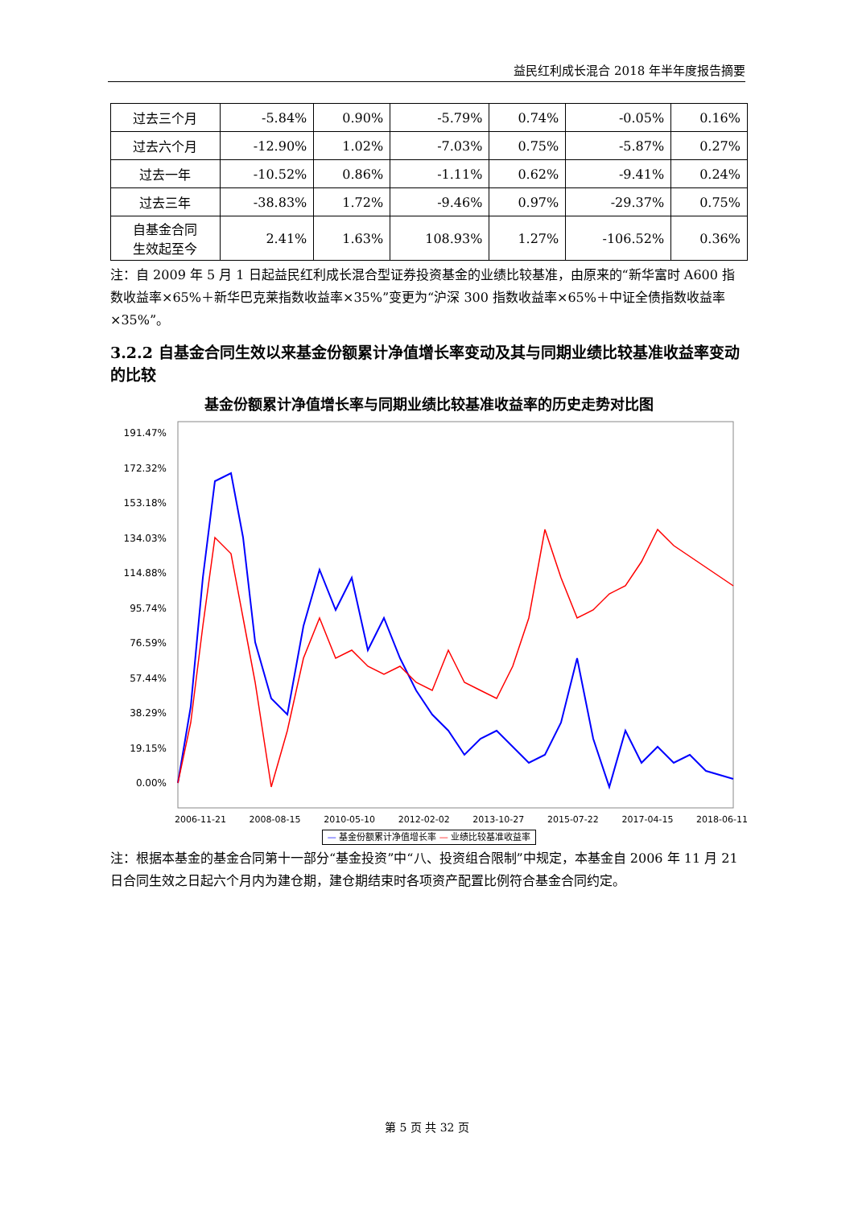益民红利成长混合 2018 年半年度报告摘要
| 过去三个月 | -5.84% | 0.90% | -5.79% | 0.74% | -0.05% | 0.16% |
| 过去六个月 | -12.90% | 1.02% | -7.03% | 0.75% | -5.87% | 0.27% |
| 过去一年 | -10.52% | 0.86% | -1.11% | 0.62% | -9.41% | 0.24% |
| 过去三年 | -38.83% | 1.72% | -9.46% | 0.97% | -29.37% | 0.75% |
| 自基金合同 生效起至今 | 2.41% | 1.63% | 108.93% | 1.27% | -106.52% | 0.36% |
注：自 2009 年 5 月 1 日起益民红利成长混合型证券投资基金的业绩比较基准，由原来的“新华富时 A600 指数收益率×65%＋新华巴克莱指数收益率×35%”变更为“沪深 300 指数收益率×65%＋中证全债指数收益率×35%”。
3.2.2 自基金合同生效以来基金份额累计净值增长率变动及其与同期业绩比较基准收益率变动的比较
基金份额累计净值增长率与同期业绩比较基准收益率的历史走势对比图
191.47%
172.32%
153.18%
134.03%
114.88%
95.74%
76.59%
57.44%
38.29%
19.15%
0.00%
2006-11-21 2008-08-15 2010-05-10 2012-02-02 2013-10-27 2015-07-22 2017-04-15 2018-06-11
— 基金份额累计净值增长率 — 业绩比较基准收益率
注：根据本基金的基金合同第十一部分“基金投资”中“八、投资组合限制”中规定，本基金自 2006 年 11 月 21 日合同生效之日起六个月内为建仓期，建仓期结束时各项资产配置比例符合基金合同约定。
第 5 页 共 32 页